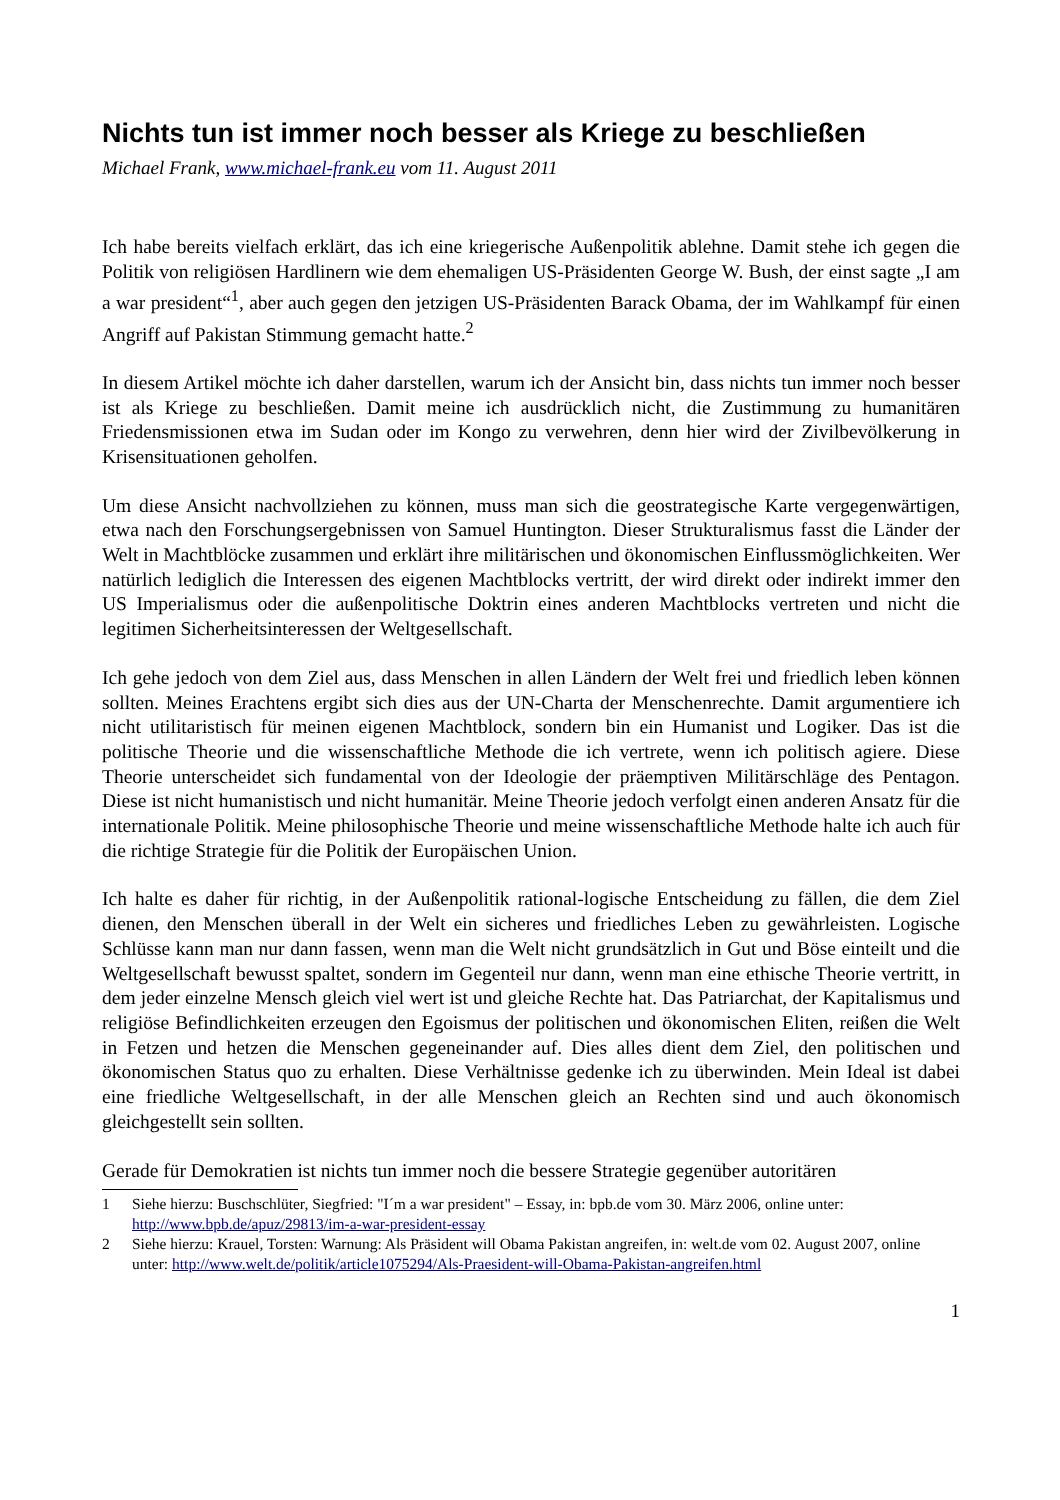Nichts tun ist immer noch besser als Kriege zu beschließen
Michael Frank, www.michael-frank.eu vom 11. August 2011
Ich habe bereits vielfach erklärt, das ich eine kriegerische Außenpolitik ablehne. Damit stehe ich gegen die Politik von religiösen Hardlinern wie dem ehemaligen US-Präsidenten George W. Bush, der einst sagte „I am a war president“<sup>1</sup>, aber auch gegen den jetzigen US-Präsidenten Barack Obama, der im Wahlkampf für einen Angriff auf Pakistan Stimmung gemacht hatte.<sup>2</sup>
In diesem Artikel möchte ich daher darstellen, warum ich der Ansicht bin, dass nichts tun immer noch besser ist als Kriege zu beschließen. Damit meine ich ausdrücklich nicht, die Zustimmung zu humanitären Friedensmissionen etwa im Sudan oder im Kongo zu verwehren, denn hier wird der Zivilbevölkerung in Krisensituationen geholfen.
Um diese Ansicht nachvollziehen zu können, muss man sich die geostrategische Karte vergegenwärtigen, etwa nach den Forschungsergebnissen von Samuel Huntington. Dieser Strukturalismus fasst die Länder der Welt in Machtblöcke zusammen und erklärt ihre militärischen und ökonomischen Einflussmöglichkeiten. Wer natürlich lediglich die Interessen des eigenen Machtblocks vertritt, der wird direkt oder indirekt immer den US Imperialismus oder die außenpolitische Doktrin eines anderen Machtblocks vertreten und nicht die legitimen Sicherheitsinteressen der Weltgesellschaft.
Ich gehe jedoch von dem Ziel aus, dass Menschen in allen Ländern der Welt frei und friedlich leben können sollten. Meines Erachtens ergibt sich dies aus der UN-Charta der Menschenrechte. Damit argumentiere ich nicht utilitaristisch für meinen eigenen Machtblock, sondern bin ein Humanist und Logiker. Das ist die politische Theorie und die wissenschaftliche Methode die ich vertrete, wenn ich politisch agiere. Diese Theorie unterscheidet sich fundamental von der Ideologie der präemptiven Militärschläge des Pentagon. Diese ist nicht humanistisch und nicht humanitär. Meine Theorie jedoch verfolgt einen anderen Ansatz für die internationale Politik. Meine philosophische Theorie und meine wissenschaftliche Methode halte ich auch für die richtige Strategie für die Politik der Europäischen Union.
Ich halte es daher für richtig, in der Außenpolitik rational-logische Entscheidung zu fällen, die dem Ziel dienen, den Menschen überall in der Welt ein sicheres und friedliches Leben zu gewährleisten. Logische Schlüsse kann man nur dann fassen, wenn man die Welt nicht grundsätzlich in Gut und Böse einteilt und die Weltgesellschaft bewusst spaltet, sondern im Gegenteil nur dann, wenn man eine ethische Theorie vertritt, in dem jeder einzelne Mensch gleich viel wert ist und gleiche Rechte hat. Das Patriarchat, der Kapitalismus und religiöse Befindlichkeiten erzeugen den Egoismus der politischen und ökonomischen Eliten, reißen die Welt in Fetzen und hetzen die Menschen gegeneinander auf. Dies alles dient dem Ziel, den politischen und ökonomischen Status quo zu erhalten. Diese Verhältnisse gedenke ich zu überwinden. Mein Ideal ist dabei eine friedliche Weltgesellschaft, in der alle Menschen gleich an Rechten sind und auch ökonomisch gleichgestellt sein sollten.
Gerade für Demokratien ist nichts tun immer noch die bessere Strategie gegenüber autoritären
1 Siehe hierzu: Buschschlüter, Siegfried: "I´m a war president" – Essay, in: bpb.de vom 30. März 2006, online unter: http://www.bpb.de/apuz/29813/im-a-war-president-essay
2 Siehe hierzu: Krauel, Torsten: Warnung: Als Präsident will Obama Pakistan angreifen, in: welt.de vom 02. August 2007, online unter: http://www.welt.de/politik/article1075294/Als-Praesident-will-Obama-Pakistan-angreifen.html
1